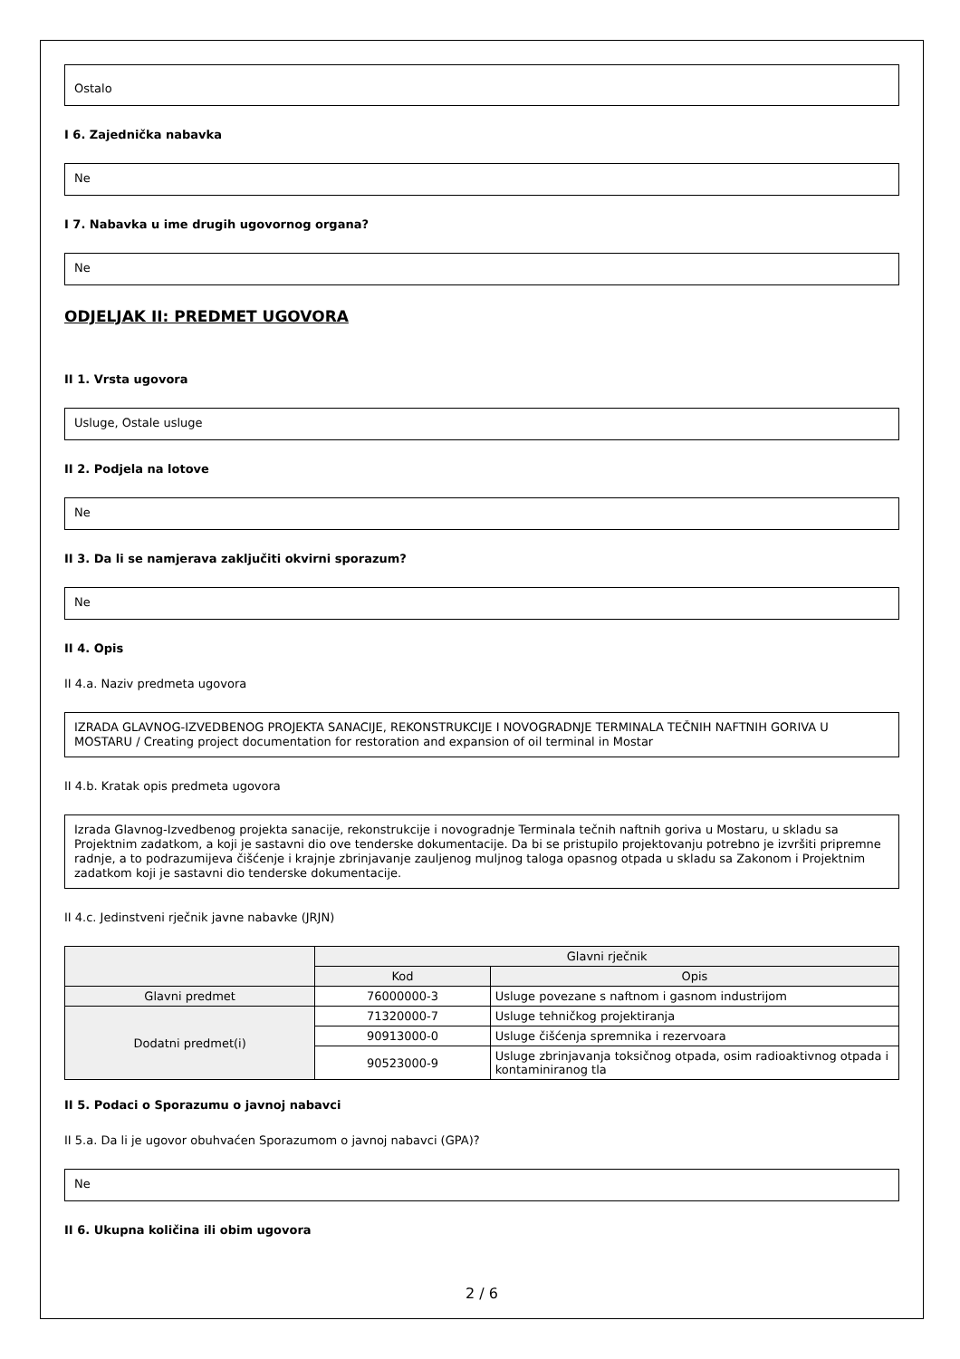Ostalo
I 6. Zajednička nabavka
Ne
I 7. Nabavka u ime drugih ugovornog organa?
Ne
ODJELJAK II: PREDMET UGOVORA
II 1. Vrsta ugovora
Usluge, Ostale usluge
II 2. Podjela na lotove
Ne
II 3. Da li se namjerava zaključiti okvirni sporazum?
Ne
II 4. Opis
II 4.a. Naziv predmeta ugovora
IZRADA GLAVNOG-IZVEDBENOG PROJEKTA SANACIJE, REKONSTRUKCIJE I NOVOGRADNJE TERMINALA TEČNIH NAFTNIH GORIVA U MOSTARU / Creating project documentation for restoration and expansion of oil terminal in Mostar
II 4.b. Kratak opis predmeta ugovora
Izrada Glavnog-Izvedbenog projekta sanacije, rekonstrukcije i novogradnje Terminala tečnih naftnih goriva u Mostaru, u skladu sa Projektnim zadatkom, a koji je sastavni dio ove tenderske dokumentacije. Da bi se pristupilo projektovanju potrebno je izvršiti pripremne radnje, a to podrazumijeva čišćenje i krajnje zbrinjavanje zauljenog muljnog taloga opasnog otpada u skladu sa Zakonom i Projektnim zadatkom koji je sastavni dio tenderske dokumentacije.
II 4.c. Jedinstveni rječnik javne nabavke (JRJN)
| | Glavni rječnik | |
| --- | --- | --- |
| | Kod | Opis |
| Glavni predmet | 76000000-3 | Usluge povezane s naftnom i gasnom industrijom |
| Dodatni predmet(i) | 71320000-7 | Usluge tehničkog projektiranja |
| | 90913000-0 | Usluge čišćenja spremnika i rezervoara |
| | 90523000-9 | Usluge zbrinjavanja toksičnog otpada, osim radioaktivnog otpada i kontaminiranog tla |
II 5. Podaci o Sporazumu o javnoj nabavci
II 5.a. Da li je ugovor obuhvaćen Sporazumom o javnoj nabavci (GPA)?
Ne
II 6. Ukupna količina ili obim ugovora
2 / 6